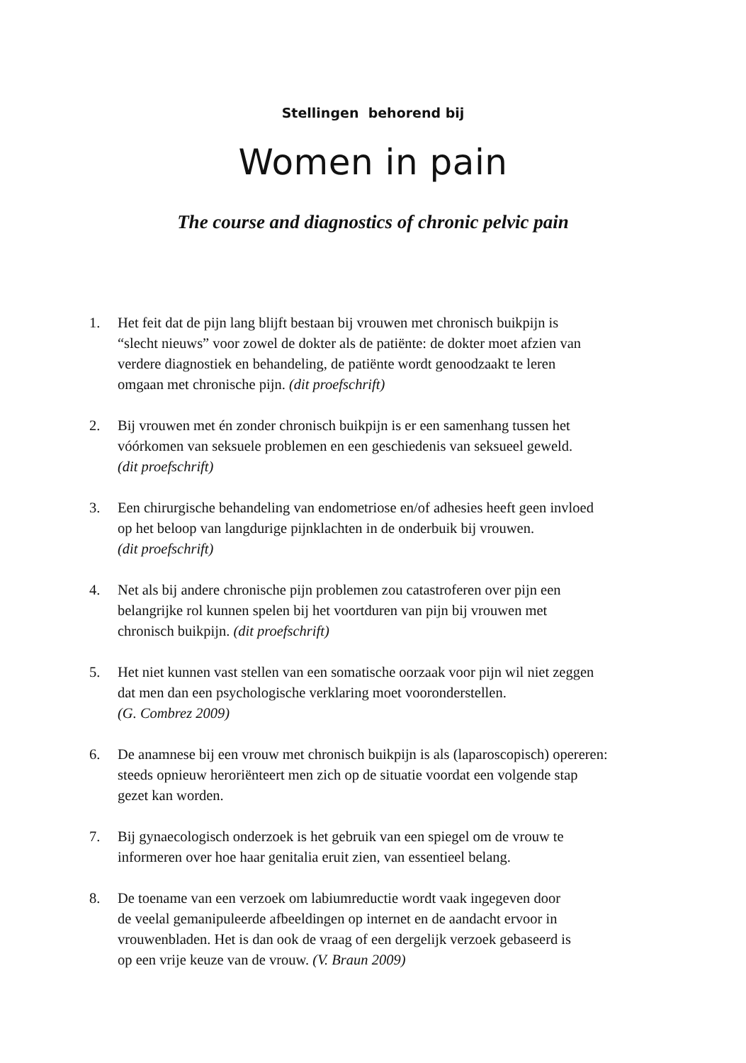Stellingen behorend bij
Women in pain
The course and diagnostics of chronic pelvic pain
1. Het feit dat de pijn lang blijft bestaan bij vrouwen met chronisch buikpijn is
“slecht nieuws” voor zowel de dokter als de patiënte: de dokter moet afzien van
verdere diagnostiek en behandeling, de patiënte wordt genoodzaakt te leren
omgaan met chronische pijn. (dit proefschrift)
2. Bij vrouwen met én zonder chronisch buikpijn is er een samenhang tussen het
vóórkomen van seksuele problemen en een geschiedenis van seksueel geweld.
(dit proefschrift)
3. Een chirurgische behandeling van endometriose en/of adhesies heeft geen invloed
op het beloop van langdurige pijnklachten in de onderbuik bij vrouwen.
(dit proefschrift)
4. Net als bij andere chronische pijn problemen zou catastroferen over pijn een
belangrijke rol kunnen spelen bij het voortduren van pijn bij vrouwen met
chronisch buikpijn. (dit proefschrift)
5. Het niet kunnen vast stellen van een somatische oorzaak voor pijn wil niet zeggen
dat men dan een psychologische verklaring moet vooronderstellen.
(G. Combrez 2009)
6. De anamnese bij een vrouw met chronisch buikpijn is als (laparoscopisch) opereren:
steeds opnieuw heroriënteert men zich op de situatie voordat een volgende stap
gezet kan worden.
7. Bij gynaecologisch onderzoek is het gebruik van een spiegel om de vrouw te
informeren over hoe haar genitalia eruit zien, van essentieel belang.
8. De toename van een verzoek om labiumreductie wordt vaak ingegeven door
de veelal gemanipuleerde afbeeldingen op internet en de aandacht ervoor in
vrouwenbladen. Het is dan ook de vraag of een dergelijk verzoek gebaseerd is
op een vrije keuze van de vrouw. (V. Braun 2009)